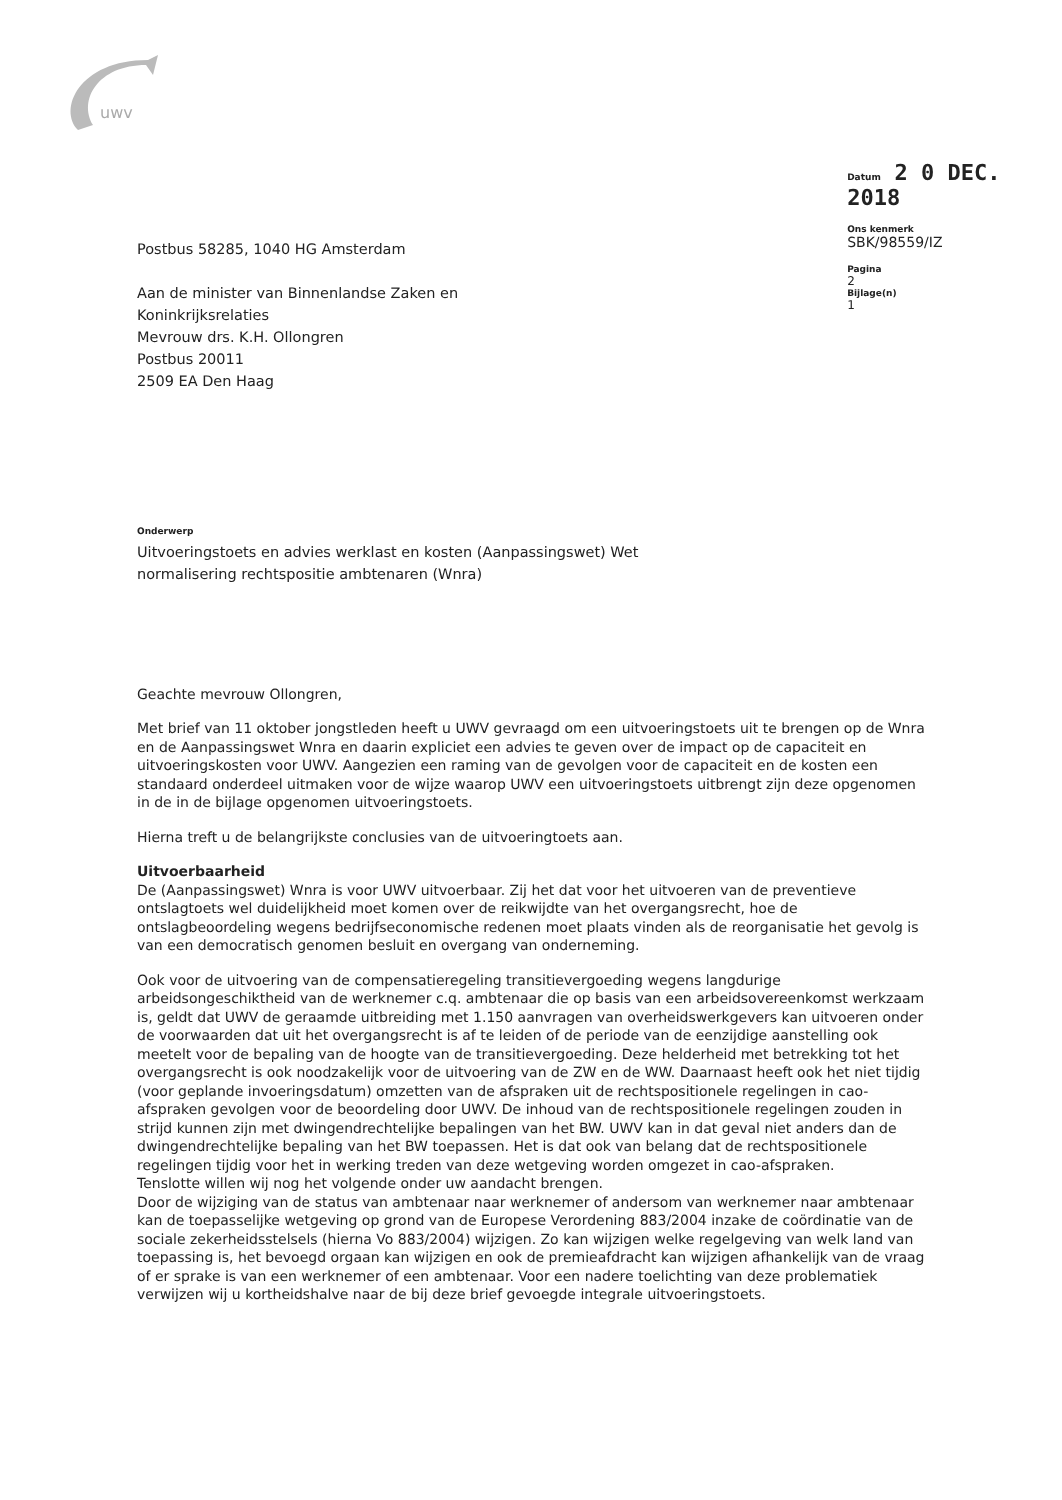uwv
Postbus 58285, 1040 HG Amsterdam
Aan de minister van Binnenlandse Zaken en
Koninkrijksrelaties
Mevrouw drs. K.H. Ollongren
Postbus 20011
2509 EA Den Haag
Datum 2 0 DEC. 2018
Ons kenmerk
SBK/98559/IZ
Pagina
2
Bijlage(n)
1
Onderwerp
Uitvoeringstoets en advies werklast en kosten (Aanpassingswet) Wet
normalisering rechtspositie ambtenaren (Wnra)
Geachte mevrouw Ollongren,
Met brief van 11 oktober jongstleden heeft u UWV gevraagd om een uitvoeringstoets uit te brengen op de Wnra en de Aanpassingswet Wnra en daarin expliciet een advies te geven over de impact op de capaciteit en uitvoeringskosten voor UWV. Aangezien een raming van de gevolgen voor de capaciteit en de kosten een standaard onderdeel uitmaken voor de wijze waarop UWV een uitvoeringstoets uitbrengt zijn deze opgenomen in de in de bijlage opgenomen uitvoeringstoets.
Hierna treft u de belangrijkste conclusies van de uitvoeringtoets aan.
Uitvoerbaarheid
De (Aanpassingswet) Wnra is voor UWV uitvoerbaar. Zij het dat voor het uitvoeren van de preventieve ontslagtoets wel duidelijkheid moet komen over de reikwijdte van het overgangsrecht, hoe de ontslagbeoordeling wegens bedrijfseconomische redenen moet plaats vinden als de reorganisatie het gevolg is van een democratisch genomen besluit en overgang van onderneming.
Ook voor de uitvoering van de compensatieregeling transitievergoeding wegens langdurige arbeidsongeschiktheid van de werknemer c.q. ambtenaar die op basis van een arbeidsovereenkomst werkzaam is, geldt dat UWV de geraamde uitbreiding met 1.150 aanvragen van overheidswerkgevers kan uitvoeren onder de voorwaarden dat uit het overgangsrecht is af te leiden of de periode van de eenzijdige aanstelling ook meetelt voor de bepaling van de hoogte van de transitievergoeding. Deze helderheid met betrekking tot het overgangsrecht is ook noodzakelijk voor de uitvoering van de ZW en de WW. Daarnaast heeft ook het niet tijdig (voor geplande invoeringsdatum) omzetten van de afspraken uit de rechtspositionele regelingen in cao-afspraken gevolgen voor de beoordeling door UWV. De inhoud van de rechtspositionele regelingen zouden in strijd kunnen zijn met dwingendrechtelijke bepalingen van het BW. UWV kan in dat geval niet anders dan de dwingendrechtelijke bepaling van het BW toepassen. Het is dat ook van belang dat de rechtspositionele regelingen tijdig voor het in werking treden van deze wetgeving worden omgezet in cao-afspraken.
Tenslotte willen wij nog het volgende onder uw aandacht brengen.
Door de wijziging van de status van ambtenaar naar werknemer of andersom van werknemer naar ambtenaar kan de toepasselijke wetgeving op grond van de Europese Verordening 883/2004 inzake de coördinatie van de sociale zekerheidsstelsels (hierna Vo 883/2004) wijzigen. Zo kan wijzigen welke regelgeving van welk land van toepassing is, het bevoegd orgaan kan wijzigen en ook de premieafdracht kan wijzigen afhankelijk van de vraag of er sprake is van een werknemer of een ambtenaar. Voor een nadere toelichting van deze problematiek verwijzen wij u kortheidshalve naar de bij deze brief gevoegde integrale uitvoeringstoets.